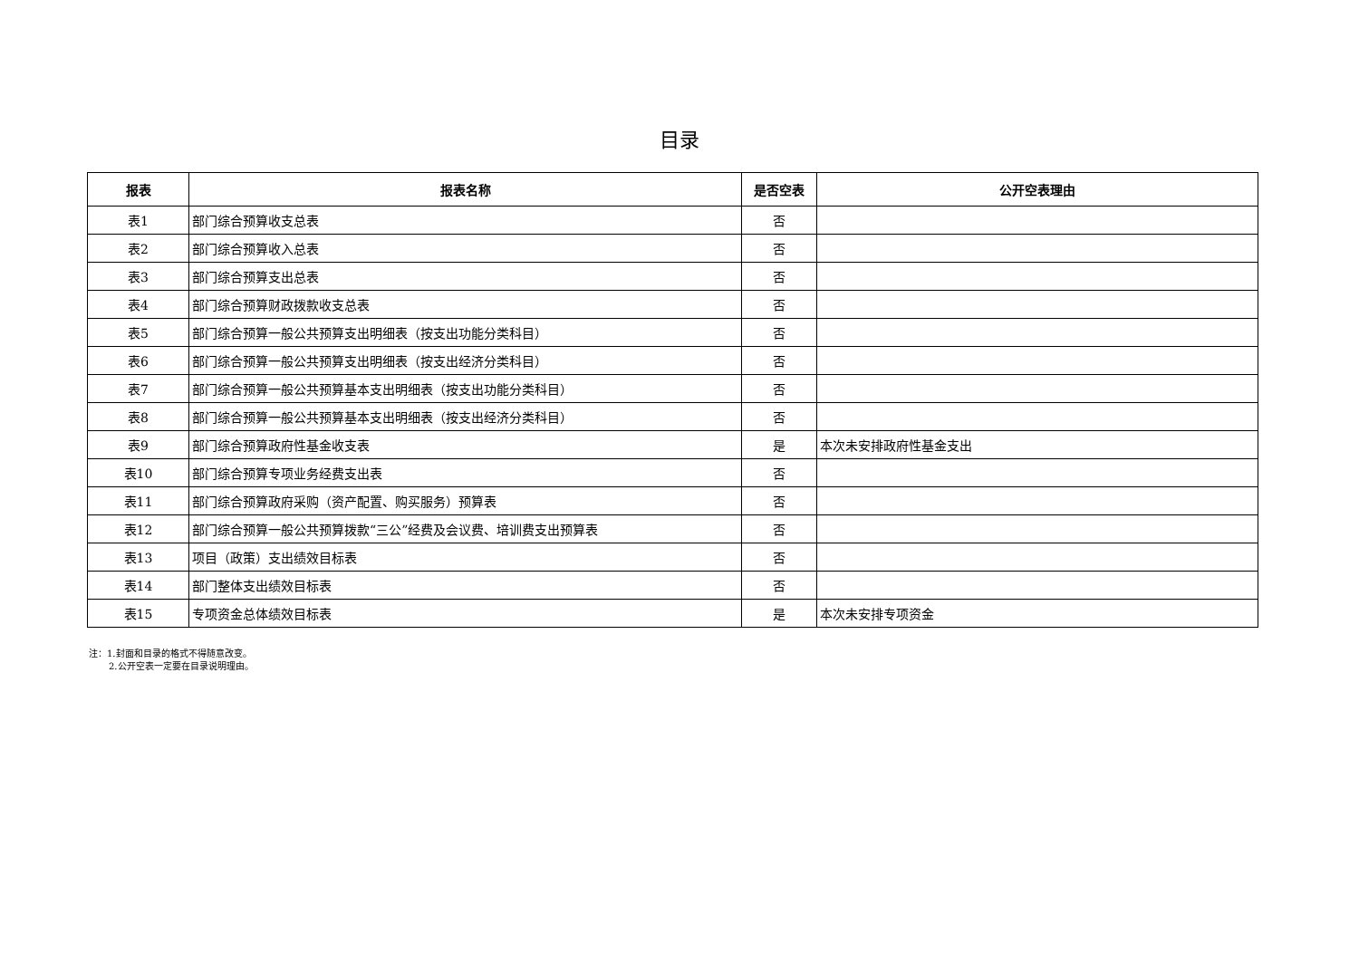目录
| 报表 | 报表名称 | 是否空表 | 公开空表理由 |
| --- | --- | --- | --- |
| 表1 | 部门综合预算收支总表 | 否 | |
| 表2 | 部门综合预算收入总表 | 否 | |
| 表3 | 部门综合预算支出总表 | 否 | |
| 表4 | 部门综合预算财政拨款收支总表 | 否 | |
| 表5 | 部门综合预算一般公共预算支出明细表（按支出功能分类科目） | 否 | |
| 表6 | 部门综合预算一般公共预算支出明细表（按支出经济分类科目） | 否 | |
| 表7 | 部门综合预算一般公共预算基本支出明细表（按支出功能分类科目） | 否 | |
| 表8 | 部门综合预算一般公共预算基本支出明细表（按支出经济分类科目） | 否 | |
| 表9 | 部门综合预算政府性基金收支表 | 是 | 本次未安排政府性基金支出 |
| 表10 | 部门综合预算专项业务经费支出表 | 否 | |
| 表11 | 部门综合预算政府采购（资产配置、购买服务）预算表 | 否 | |
| 表12 | 部门综合预算一般公共预算拨款“三公”经费及会议费、培训费支出预算表 | 否 | |
| 表13 | 项目（政策）支出绩效目标表 | 否 | |
| 表14 | 部门整体支出绩效目标表 | 否 | |
| 表15 | 专项资金总体绩效目标表 | 是 | 本次未安排专项资金 |
注：1.封面和目录的格式不得随意改变。
2.公开空表一定要在目录说明理由。